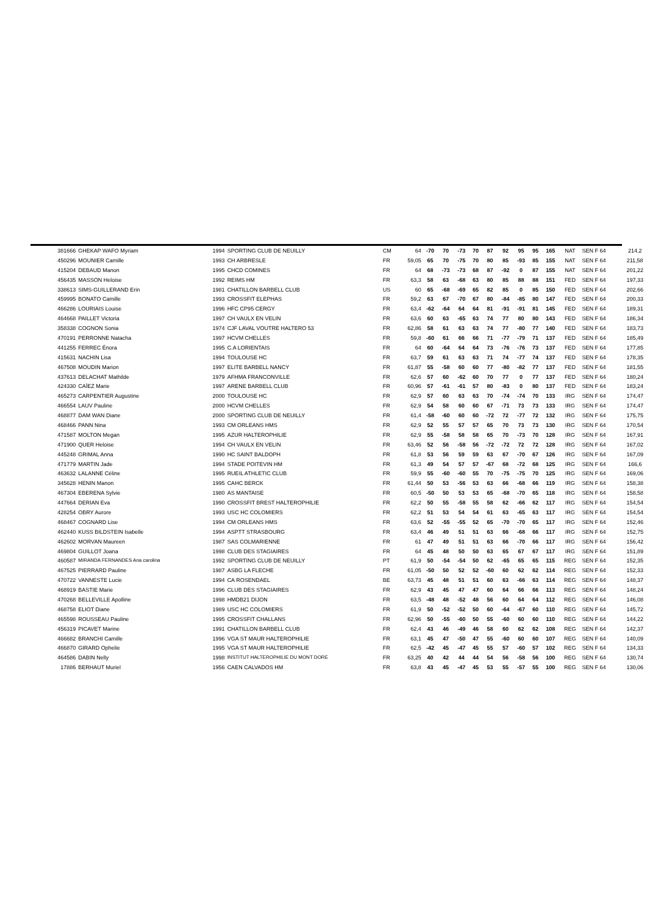| 381666 | GHEKAP WAFO Myriam | 1994 | SPORTING CLUB DE NEUILLY | CM | 64 | -70 | 70 | -73 | 70 | 87 | 92 | 95 | 95 | 165 | NAT | SEN F 64 | 214,2 |
| 450296 | MOUNIER Camille | 1993 | CH ARBRESLE | FR | 59,05 | 65 | 70 | -75 | 70 | 80 | 85 | -93 | 85 | 155 | NAT | SEN F 64 | 211,58 |
| 415204 | DEBAUD Manon | 1995 | CHCD COMINES | FR | 64 | 68 | -73 | -73 | 68 | 87 | -92 | 0 | 87 | 155 | NAT | SEN F 64 | 201,22 |
| 456435 | MASSON Heloise | 1992 | REIMS HM | FR | 63,3 | 58 | 63 | -68 | 63 | 80 | 85 | 88 | 88 | 151 | FED | SEN F 64 | 197,33 |
| 338613 | SIMS-GUILLERAND Erin | 1981 | CHATILLON BARBELL CLUB | US | 60 | 65 | -68 | -69 | 65 | 82 | 85 | 0 | 85 | 150 | FED | SEN F 64 | 202,66 |
| 459995 | BONATO Camille | 1993 | CROSSFIT ELEPHAS | FR | 59,2 | 63 | 67 | -70 | 67 | 80 | -84 | -85 | 80 | 147 | FED | SEN F 64 | 200,33 |
| 466286 | LOURIAIS Louise | 1996 | HFC CP95 CERGY | FR | 63,4 | -62 | -64 | 64 | 64 | 81 | -91 | -91 | 81 | 145 | FED | SEN F 64 | 189,31 |
| 464668 | PAILLET Victoria | 1997 | CH VAULX EN VELIN | FR | 63,6 | 60 | 63 | -65 | 63 | 74 | 77 | 80 | 80 | 143 | FED | SEN F 64 | 186,34 |
| 358338 | COGNON Sonia | 1974 | CJF LAVAL VOUTRE HALTERO 53 | FR | 62,86 | 58 | 61 | 63 | 63 | 74 | 77 | -80 | 77 | 140 | FED | SEN F 64 | 183,73 |
| 470191 | PERRONNE Natacha | 1997 | HCVM CHELLES | FR | 59,8 | -60 | 61 | 66 | 66 | 71 | -77 | -79 | 71 | 137 | FED | SEN F 64 | 185,49 |
| 441255 | FERREC Énora | 1995 | C.A LORIENTAIS | FR | 64 | 60 | -64 | 64 | 64 | 73 | -76 | -76 | 73 | 137 | FED | SEN F 64 | 177,85 |
| 415631 | NACHIN Lisa | 1994 | TOULOUSE HC | FR | 63,7 | 59 | 61 | 63 | 63 | 71 | 74 | -77 | 74 | 137 | FED | SEN F 64 | 178,35 |
| 467508 | MOUDIN Marion | 1997 | ELITE BARBELL NANCY | FR | 61,87 | 55 | -58 | 60 | 60 | 77 | -80 | -82 | 77 | 137 | FED | SEN F 64 | 181,55 |
| 437613 | DELACHAT Mathilde | 1979 | AFHMA FRANCONVILLE | FR | 62,6 | 57 | 60 | -62 | 60 | 70 | 77 | 0 | 77 | 137 | FED | SEN F 64 | 180,24 |
| 424330 | CAÏEZ Marie | 1997 | ARENE BARBELL CLUB | FR | 60,96 | 57 | -61 | -61 | 57 | 80 | -83 | 0 | 80 | 137 | FED | SEN F 64 | 183,24 |
| 465273 | CARPENTIER Augustine | 2000 | TOULOUSE HC | FR | 62,9 | 57 | 60 | 63 | 63 | 70 | -74 | -74 | 70 | 133 | IRG | SEN F 64 | 174,47 |
| 466554 | LAUV Pauline | 2000 | HCVM CHELLES | FR | 62,9 | 54 | 58 | 60 | 60 | 67 | -71 | 73 | 73 | 133 | IRG | SEN F 64 | 174,47 |
| 468877 | DAM WAN Diane | 2000 | SPORTING CLUB DE NEUILLY | FR | 61,4 | -58 | -60 | 60 | 60 | -72 | 72 | -77 | 72 | 132 | IRG | SEN F 64 | 175,75 |
| 468466 | PANN Nina | 1993 | CM ORLEANS HMS | FR | 62,9 | 52 | 55 | 57 | 57 | 65 | 70 | 73 | 73 | 130 | IRG | SEN F 64 | 170,54 |
| 471587 | MOLTON Megan | 1995 | AZUR HALTEROPHILIE | FR | 62,9 | 55 | -58 | 58 | 58 | 65 | 70 | -73 | 70 | 128 | IRG | SEN F 64 | 167,91 |
| 471900 | QUER Heloise | 1994 | CH VAULX EN VELIN | FR | 63,46 | 52 | 56 | -58 | 56 | -72 | -72 | 72 | 72 | 128 | IRG | SEN F 64 | 167,02 |
| 445248 | GRIMAL Anna | 1990 | HC SAINT BALDOPH | FR | 61,8 | 53 | 56 | 59 | 59 | 63 | 67 | -70 | 67 | 126 | IRG | SEN F 64 | 167,09 |
| 471779 | MARTIN Jade | 1994 | STADE POITEVIN HM | FR | 61,3 | 49 | 54 | 57 | 57 | -67 | 68 | -72 | 68 | 125 | IRG | SEN F 64 | 166,6 |
| 463632 | LALANNE Céline | 1995 | RUEIL ATHLETIC CLUB | FR | 59,9 | 55 | -60 | -60 | 55 | 70 | -75 | -75 | 70 | 125 | IRG | SEN F 64 | 169,06 |
| 345628 | HENIN Manon | 1995 | CAHC BERCK | FR | 61,44 | 50 | 53 | -56 | 53 | 63 | 66 | -68 | 66 | 119 | IRG | SEN F 64 | 158,38 |
| 467304 | EBERENA Sylvie | 1980 | AS MANTAISE | FR | 60,5 | -50 | 50 | 53 | 53 | 65 | -68 | -70 | 65 | 118 | IRG | SEN F 64 | 158,58 |
| 447664 | DERIAN Eva | 1990 | CROSSFIT BREST HALTEROPHILIE | FR | 62,2 | 50 | 55 | -58 | 55 | 58 | 62 | -66 | 62 | 117 | IRG | SEN F 64 | 154,54 |
| 428254 | OBRY Aurore | 1993 | USC HC COLOMIERS | FR | 62,2 | 51 | 53 | 54 | 54 | 61 | 63 | -65 | 63 | 117 | IRG | SEN F 64 | 154,54 |
| 468467 | COGNARD Lise | 1994 | CM ORLEANS HMS | FR | 63,6 | 52 | -55 | -55 | 52 | 65 | -70 | -70 | 65 | 117 | IRG | SEN F 64 | 152,46 |
| 462440 | KUSS BILDSTEIN Isabelle | 1994 | ASPTT STRASBOURG | FR | 63,4 | 46 | 49 | 51 | 51 | 63 | 66 | -68 | 66 | 117 | IRG | SEN F 64 | 152,75 |
| 462602 | MORVAN Maureen | 1987 | SAS COLMARIENNE | FR | 61 | 47 | 49 | 51 | 51 | 63 | 66 | -70 | 66 | 117 | IRG | SEN F 64 | 156,42 |
| 469804 | GUILLOT Joana | 1998 | CLUB DES STAGIAIRES | FR | 64 | 45 | 48 | 50 | 50 | 63 | 65 | 67 | 67 | 117 | IRG | SEN F 64 | 151,89 |
| 460587 | MIRANDA FERNANDES Ana carolina | 1992 | SPORTING CLUB DE NEUILLY | PT | 61,9 | 50 | -54 | -54 | 50 | 62 | -65 | 65 | 65 | 115 | REG | SEN F 64 | 152,35 |
| 467525 | PIERRARD Pauline | 1987 | ASBG LA FLECHE | FR | 61,05 | -50 | 50 | 52 | 52 | -60 | 60 | 62 | 62 | 114 | REG | SEN F 64 | 152,33 |
| 470722 | VANNESTE Lucie | 1994 | CA ROSENDAEL | BE | 63,73 | 45 | 48 | 51 | 51 | 60 | 63 | -66 | 63 | 114 | REG | SEN F 64 | 148,37 |
| 468919 | BASTIE Marie | 1996 | CLUB DES STAGIAIRES | FR | 62,9 | 43 | 45 | 47 | 47 | 60 | 64 | 66 | 66 | 113 | REG | SEN F 64 | 148,24 |
| 470268 | BELLEVILLE Apolline | 1998 | HMDB21 DIJON | FR | 63,5 | -48 | 48 | -52 | 48 | 56 | 60 | 64 | 64 | 112 | REG | SEN F 64 | 146,08 |
| 468758 | ELIOT Diane | 1989 | USC HC COLOMIERS | FR | 61,9 | 50 | -52 | -52 | 50 | 60 | -64 | -67 | 60 | 110 | REG | SEN F 64 | 145,72 |
| 465598 | ROUSSEAU Pauline | 1995 | CROSSFIT CHALLANS | FR | 62,96 | 50 | -55 | -60 | 50 | 55 | -60 | 60 | 60 | 110 | REG | SEN F 64 | 144,22 |
| 456319 | PICAVET Marine | 1991 | CHATILLON BARBELL CLUB | FR | 62,4 | 43 | 46 | -49 | 46 | 58 | 60 | 62 | 62 | 108 | REG | SEN F 64 | 142,37 |
| 466682 | BRANCHI Camille | 1996 | VGA ST MAUR HALTEROPHILIE | FR | 63,1 | 45 | 47 | -50 | 47 | 55 | -60 | 60 | 60 | 107 | REG | SEN F 64 | 140,09 |
| 466870 | GIRARD Ophelie | 1995 | VGA ST MAUR HALTEROPHILIE | FR | 62,5 | -42 | 45 | -47 | 45 | 55 | 57 | -60 | 57 | 102 | REG | SEN F 64 | 134,33 |
| 464586 | DABIN Nelly | 1998 | INSTITUT HALTEROPHILIE DU MONT DORE | FR | 63,25 | 40 | 42 | 44 | 44 | 54 | 56 | -58 | 56 | 100 | REG | SEN F 64 | 130,74 |
| 17886 | BERHAUT Muriel | 1956 | CAEN CALVADOS HM | FR | 63,8 | 43 | 45 | -47 | 45 | 53 | 55 | -57 | 55 | 100 | REG | SEN F 64 | 130,06 |